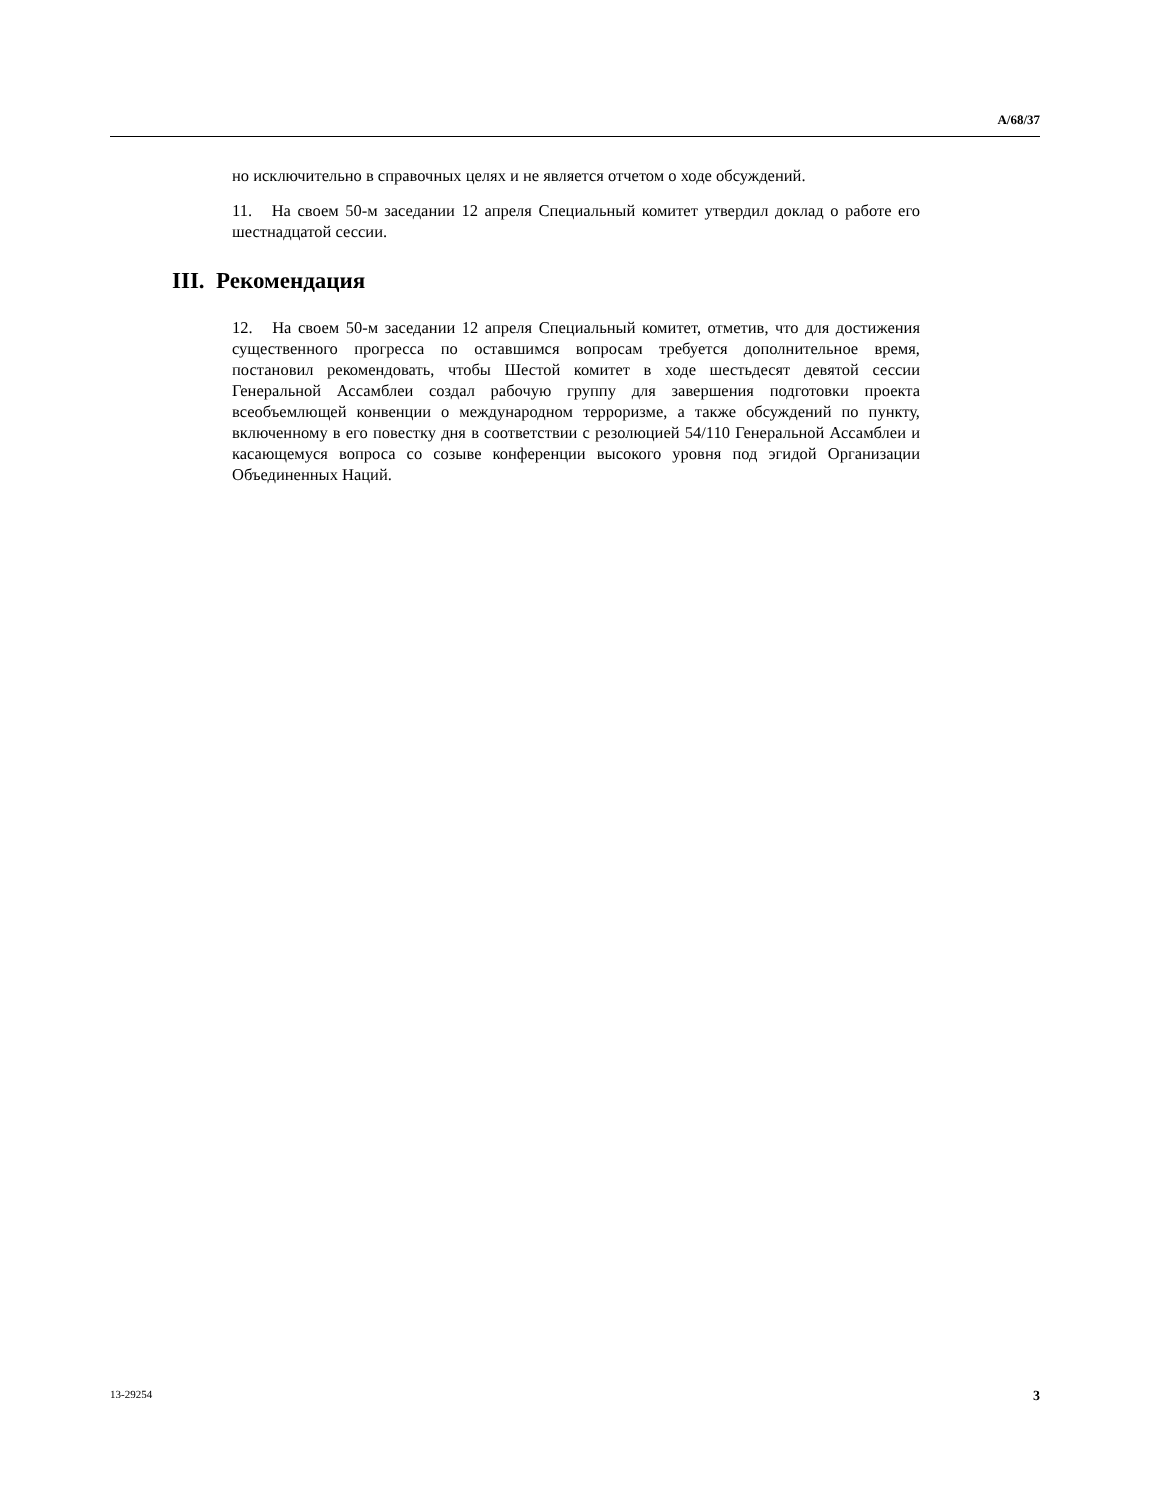A/68/37
но исключительно в справочных целях и не является отчетом о ходе обсуждений.
11. На своем 50-м заседании 12 апреля Специальный комитет утвердил доклад о работе его шестнадцатой сессии.
III. Рекомендация
12. На своем 50-м заседании 12 апреля Специальный комитет, отметив, что для достижения существенного прогресса по оставшимся вопросам требуется дополнительное время, постановил рекомендовать, чтобы Шестой комитет в ходе шестьдесят девятой сессии Генеральной Ассамблеи создал рабочую группу для завершения подготовки проекта всеобъемлющей конвенции о международном терроризме, а также обсуждений по пункту, включенному в его повестку дня в соответствии с резолюцией 54/110 Генеральной Ассамблеи и касающемуся вопроса со созыве конференции высокого уровня под эгидой Организации Объединенных Наций.
13-29254 3